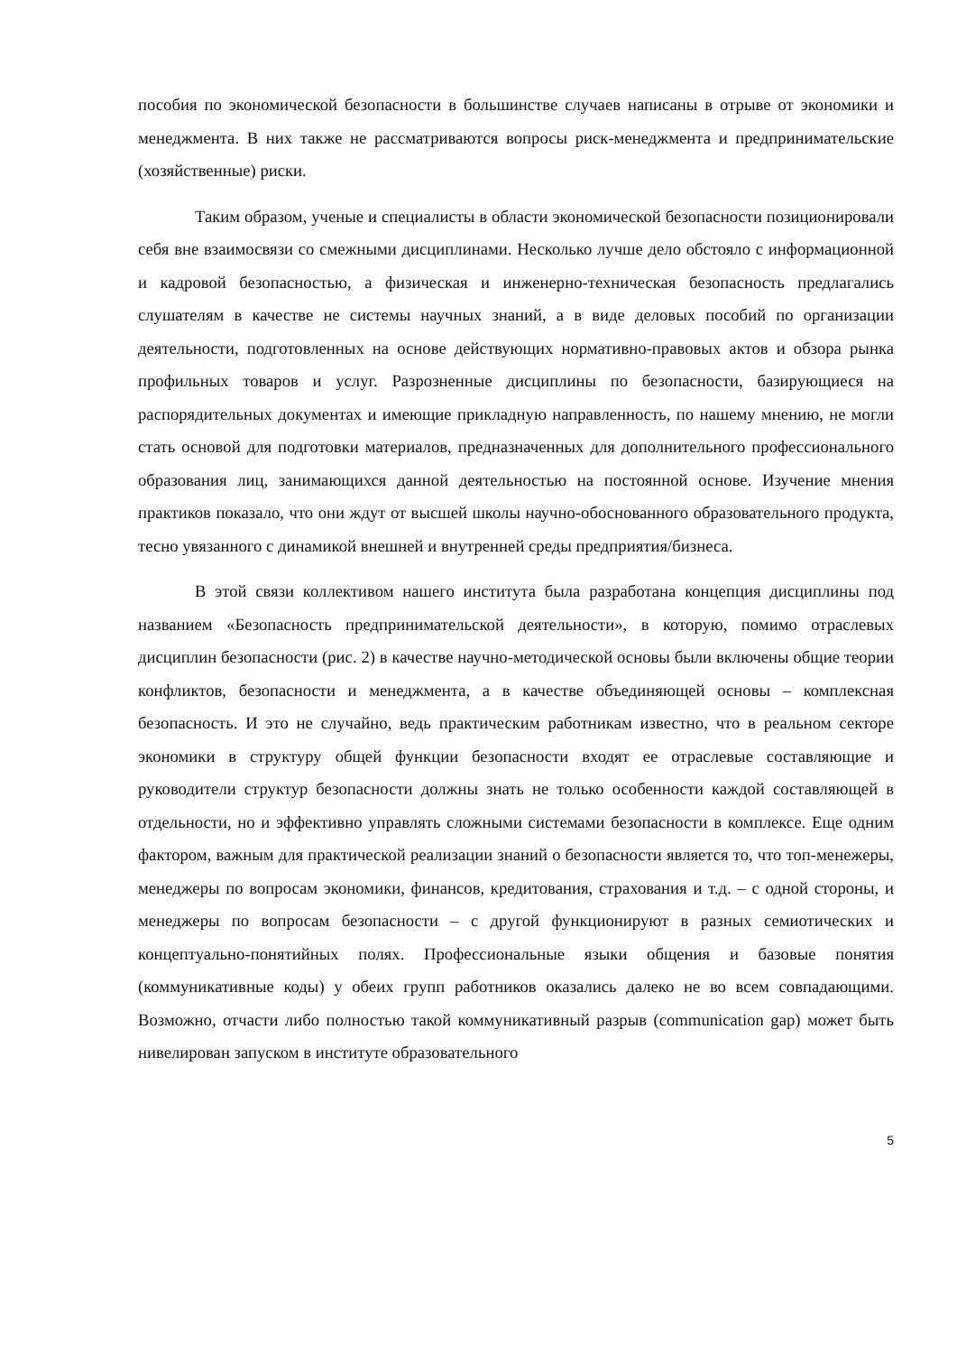пособия по экономической безопасности в большинстве случаев написаны в отрыве от экономики и менеджмента. В них также не рассматриваются вопросы риск-менеджмента и предпринимательские (хозяйственные) риски.
Таким образом, ученые и специалисты в области экономической безопасности позиционировали себя вне взаимосвязи со смежными дисциплинами. Несколько лучше дело обстояло с информационной и кадровой безопасностью, а физическая и инженерно-техническая безопасность предлагались слушателям в качестве не системы научных знаний, а в виде деловых пособий по организации деятельности, подготовленных на основе действующих нормативно-правовых актов и обзора рынка профильных товаров и услуг. Разрозненные дисциплины по безопасности, базирующиеся на распорядительных документах и имеющие прикладную направленность, по нашему мнению, не могли стать основой для подготовки материалов, предназначенных для дополнительного профессионального образования лиц, занимающихся данной деятельностью на постоянной основе. Изучение мнения практиков показало, что они ждут от высшей школы научно-обоснованного образовательного продукта, тесно увязанного с динамикой внешней и внутренней среды предприятия/бизнеса.
В этой связи коллективом нашего института была разработана концепция дисциплины под названием «Безопасность предпринимательской деятельности», в которую, помимо отраслевых дисциплин безопасности (рис. 2) в качестве научно-методической основы были включены общие теории конфликтов, безопасности и менеджмента, а в качестве объединяющей основы – комплексная безопасность. И это не случайно, ведь практическим работникам известно, что в реальном секторе экономики в структуру общей функции безопасности входят ее отраслевые составляющие и руководители структур безопасности должны знать не только особенности каждой составляющей в отдельности, но и эффективно управлять сложными системами безопасности в комплексе. Еще одним фактором, важным для практической реализации знаний о безопасности является то, что топ-менежеры, менеджеры по вопросам экономики, финансов, кредитования, страхования и т.д. – с одной стороны, и менеджеры по вопросам безопасности – с другой функционируют в разных семиотических и концептуально-понятийных полях. Профессиональные языки общения и базовые понятия (коммуникативные коды) у обеих групп работников оказались далеко не во всем совпадающими. Возможно, отчасти либо полностью такой коммуникативный разрыв (communication gap) может быть нивелирован запуском в институте образовательного
5